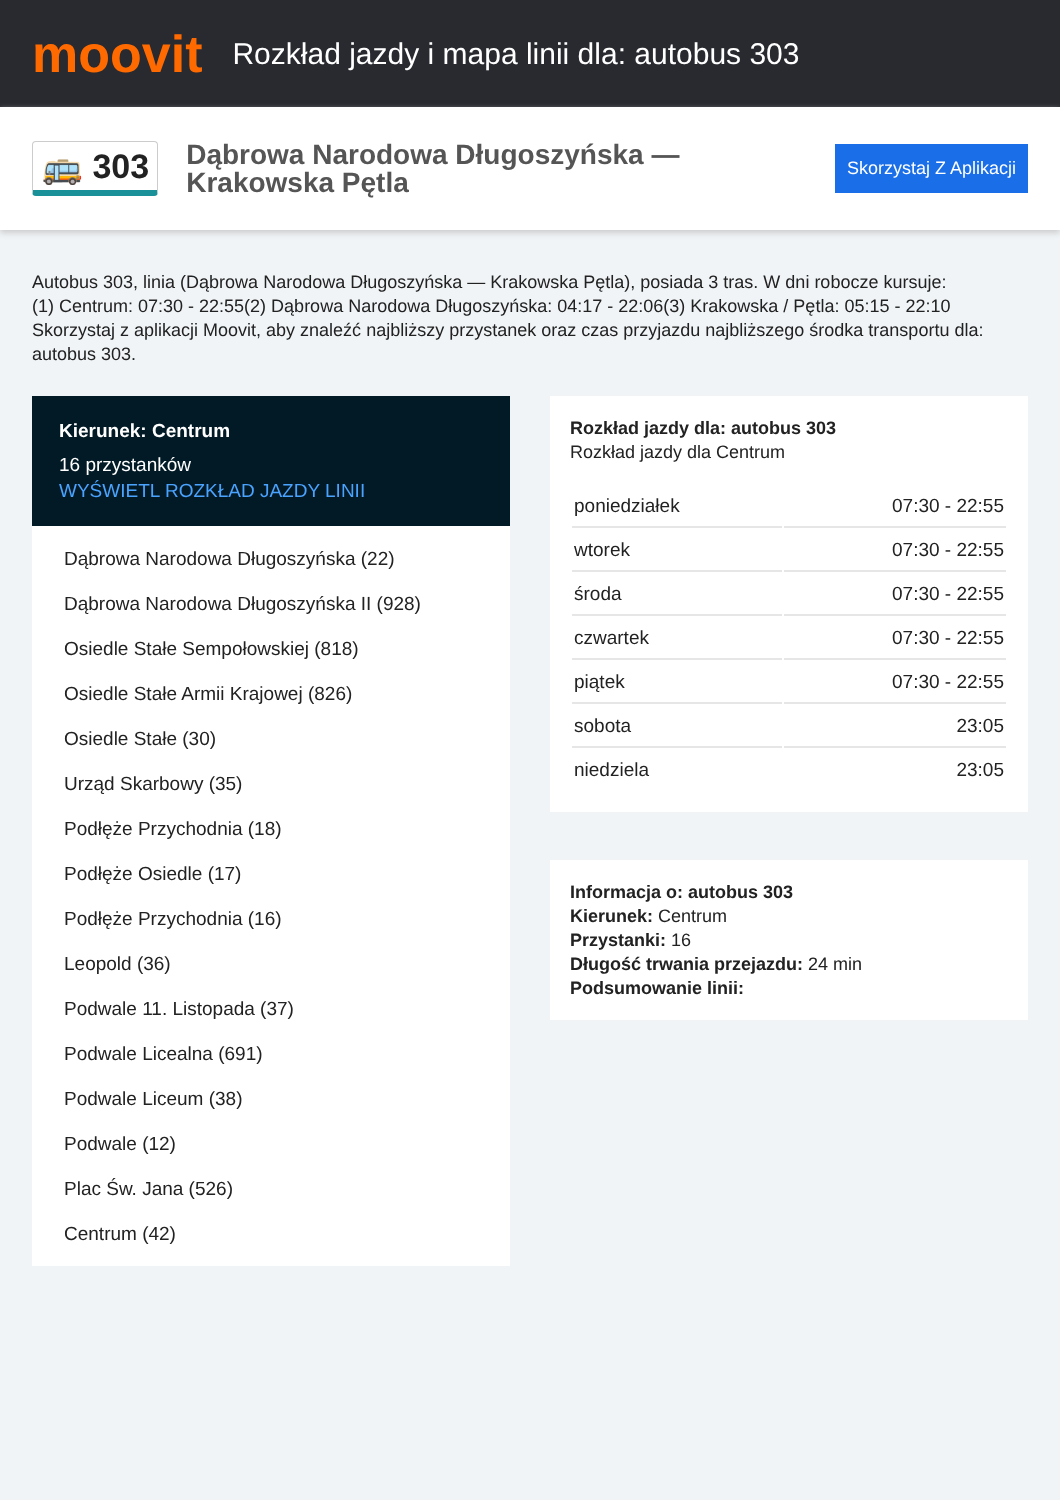moovit
Rozkład jazdy i mapa linii dla: autobus 303
🚌 303
Dąbrowa Narodowa Długoszyńska — Krakowska Pętla
Skorzystaj Z Aplikacji
Autobus 303, linia (Dąbrowa Narodowa Długoszyńska — Krakowska Pętla), posiada 3 tras. W dni robocze kursuje:
(1) Centrum: 07:30 - 22:55(2) Dąbrowa Narodowa Długoszyńska: 04:17 - 22:06(3) Krakowska / Pętla: 05:15 - 22:10
Skorzystaj z aplikacji Moovit, aby znaleźć najbliższy przystanek oraz czas przyjazdu najbliższego środka transportu dla: autobus 303.
Kierunek: Centrum
16 przystanków
WYŚWIETL ROZKŁAD JAZDY LINII
Dąbrowa Narodowa Długoszyńska (22)
Dąbrowa Narodowa Długoszyńska II (928)
Osiedle Stałe Sempołowskiej (818)
Osiedle Stałe Armii Krajowej (826)
Osiedle Stałe (30)
Urząd Skarbowy (35)
Podłęże Przychodnia (18)
Podłęże Osiedle (17)
Podłęże Przychodnia (16)
Leopold (36)
Podwale 11. Listopada (37)
Podwale Licealna (691)
Podwale Liceum (38)
Podwale (12)
Plac Św. Jana (526)
Centrum (42)
Rozkład jazdy dla: autobus 303
Rozkład jazdy dla Centrum
| poniedziałek | 07:30 - 22:55 |
| wtorek | 07:30 - 22:55 |
| środa | 07:30 - 22:55 |
| czwartek | 07:30 - 22:55 |
| piątek | 07:30 - 22:55 |
| sobota | 23:05 |
| niedziela | 23:05 |
Informacja o: autobus 303
Kierunek: Centrum
Przystanki: 16
Długość trwania przejazdu: 24 min
Podsumowanie linii: